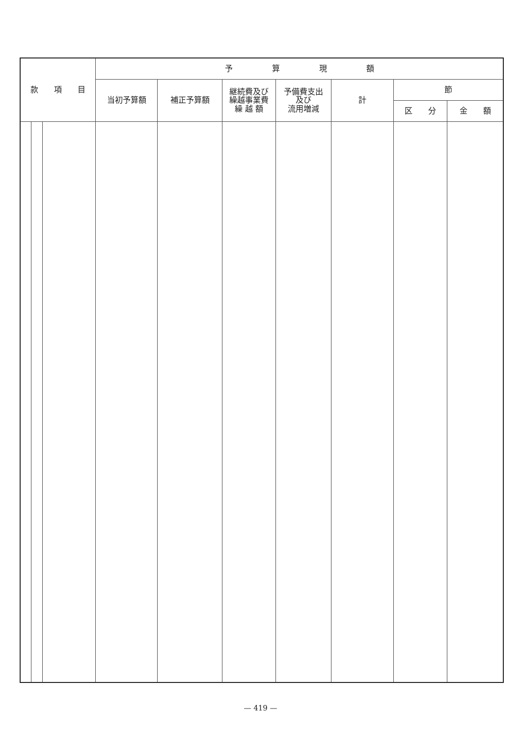| 款 項 目 | | | 予 算 現 額 | | | | | | |
| --- | --- | --- | --- | --- | --- | --- | --- | --- | --- |
| | | | 当初予算額 | 補正予算額 | 継続費及び 繰越事業費 繰 越 額 | 予備費支出 及び 流用増減 | 計 | 節 | |
| | | | | | | | | 区 分 | 金 額 |
— 419 —